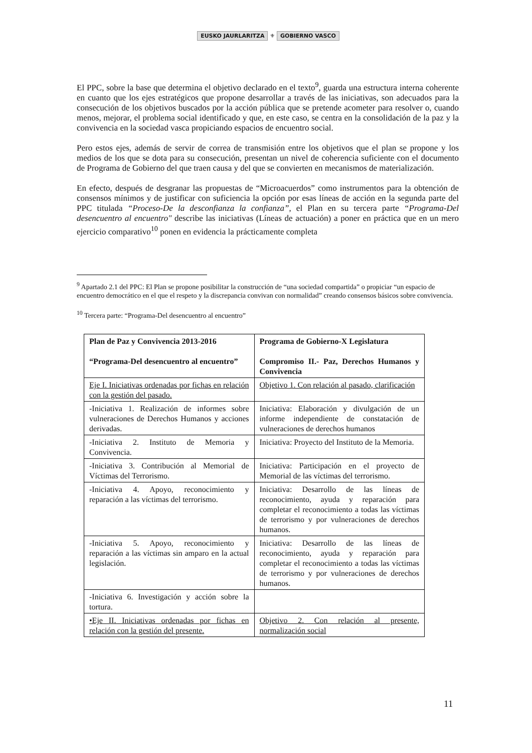EUSKO JAURLARITZA ⚜ GOBIERNO VASCO
El PPC, sobre la base que determina el objetivo declarado en el texto<sup>9</sup>, guarda una estructura interna coherente en cuanto que los ejes estratégicos que propone desarrollar a través de las iniciativas, son adecuados para la consecución de los objetivos buscados por la acción pública que se pretende acometer para resolver o, cuando menos, mejorar, el problema social identificado y que, en este caso, se centra en la consolidación de la paz y la convivencia en la sociedad vasca propiciando espacios de encuentro social.
Pero estos ejes, además de servir de correa de transmisión entre los objetivos que el plan se propone y los medios de los que se dota para su consecución, presentan un nivel de coherencia suficiente con el documento de Programa de Gobierno del que traen causa y del que se convierten en mecanismos de materialización.
En efecto, después de desgranar las propuestas de “Microacuerdos” como instrumentos para la obtención de consensos mínimos y de justificar con suficiencia la opción por esas líneas de acción en la segunda parte del PPC titulada “Proceso-De la desconfianza la confianza”, el Plan en su tercera parte “Programa-Del desencuentro al encuentro" describe las iniciativas (Líneas de actuación) a poner en práctica que en un mero ejercicio comparativo<sup>10</sup> ponen en evidencia la prácticamente completa
<sup>9</sup> Apartado 2.1 del PPC: El Plan se propone posibilitar la construcción de “una sociedad compartida” o propiciar “un espacio de encuentro democrático en el que el respeto y la discrepancia convivan con normalidad” creando consensos básicos sobre convivencia.
<sup>10</sup> Tercera parte: “Programa-Del desencuentro al encuentro”
| Plan de Paz y Convivencia 2013-2016 “Programa-Del desencuentro al encuentro” | Programa de Gobierno-X Legislatura Compromiso II.- Paz, Derechos Humanos y Convivencia |
| Eje I. Iniciativas ordenadas por fichas en relación con la gestión del pasado. | Objetivo 1. Con relación al pasado, clarificación |
| -Iniciativa 1. Realización de informes sobre vulneraciones de Derechos Humanos y acciones derivadas. | Iniciativa: Elaboración y divulgación de un informe independiente de constatación de vulneraciones de derechos humanos |
| -Iniciativa 2. Instituto de Memoria y Convivencia. | Iniciativa: Proyecto del Instituto de la Memoria. |
| -Iniciativa 3. Contribución al Memorial de Víctimas del Terrorismo. | Iniciativa: Participación en el proyecto de Memorial de las víctimas del terrorismo. |
| -Iniciativa 4. Apoyo, reconocimiento y reparación a las víctimas del terrorismo. | Iniciativa: Desarrollo de las líneas de reconocimiento, ayuda y reparación para completar el reconocimiento a todas las víctimas de terrorismo y por vulneraciones de derechos humanos. |
| -Iniciativa 5. Apoyo, reconocimiento y reparación a las víctimas sin amparo en la actual legislación. | Iniciativa: Desarrollo de las líneas de reconocimiento, ayuda y reparación para completar el reconocimiento a todas las víctimas de terrorismo y por vulneraciones de derechos humanos. |
| -Iniciativa 6. Investigación y acción sobre la tortura. | |
| •Eje II. Iniciativas ordenadas por fichas en relación con la gestión del presente. | Objetivo 2. Con relación al presente, normalización social |
11